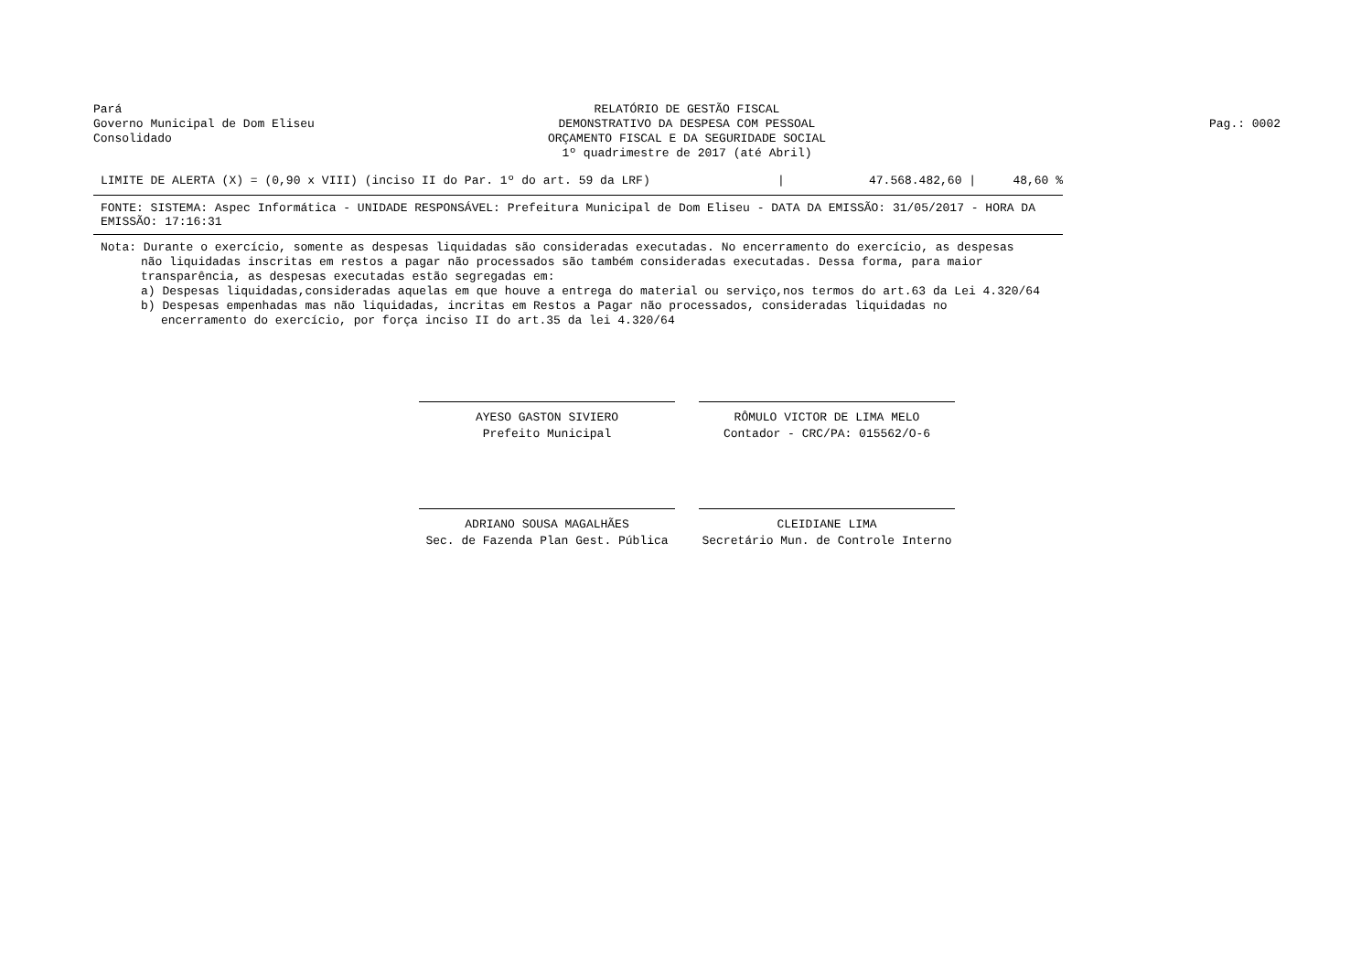Pará
Governo Municipal de Dom Eliseu
Consolidado
RELATÓRIO DE GESTÃO FISCAL
DEMONSTRATIVO DA DESPESA COM PESSOAL
ORÇAMENTO FISCAL E DA SEGURIDADE SOCIAL
1º quadrimestre de 2017 (até Abril)
Pag.: 0002
| LIMITE DE ALERTA (X) = (0,90 x VIII) (inciso II do Par. 1º do art. 59 da LRF) | / | 47.568.482,60 / | 48,60 % |
FONTE: SISTEMA: Aspec Informática - UNIDADE RESPONSÁVEL: Prefeitura Municipal de Dom Eliseu - DATA DA EMISSÃO: 31/05/2017 - HORA DA EMISSÃO: 17:16:31
Nota: Durante o exercício, somente as despesas liquidadas são consideradas executadas. No encerramento do exercício, as despesas
não liquidadas inscritas em restos a pagar não processados são também consideradas executadas. Dessa forma, para maior
transparência, as despesas executadas estão segregadas em:
a) Despesas liquidadas,consideradas aquelas em que houve a entrega do material ou serviço,nos termos do art.63 da Lei 4.320/64
b) Despesas empenhadas mas não liquidadas, incritas em Restos a Pagar não processados, consideradas liquidadas no
encerramento do exercício, por força inciso II do art.35 da lei 4.320/64
AYESO GASTON SIVIERO
Prefeito Municipal
RÔMULO VICTOR DE LIMA MELO
Contador - CRC/PA: 015562/O-6
ADRIANO SOUSA MAGALHÃES
Sec. de Fazenda Plan Gest. Pública
CLEIDIANE LIMA
Secretário Mun. de Controle Interno